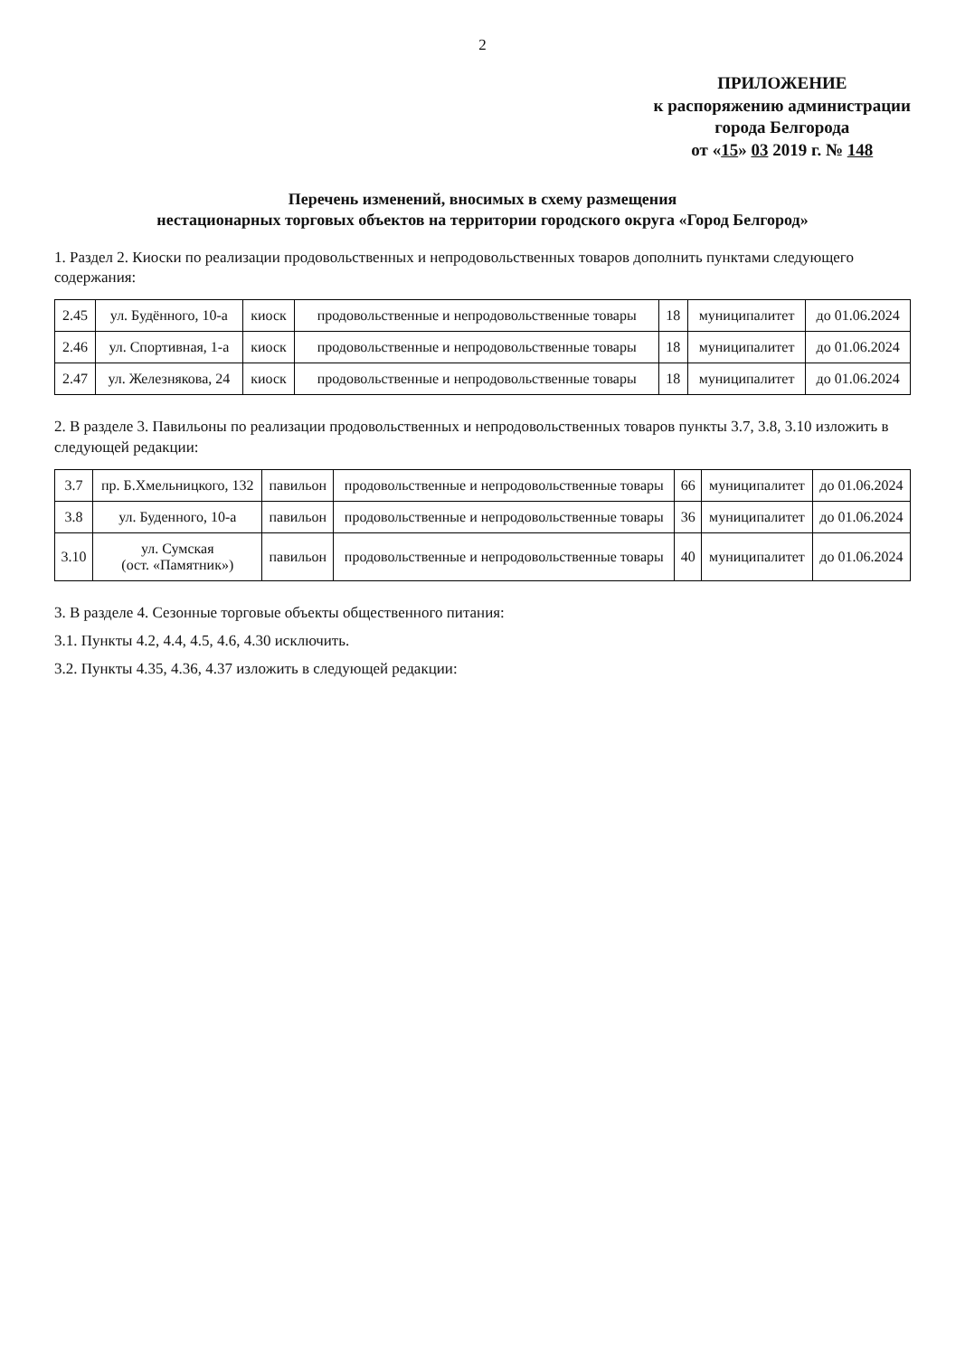2
ПРИЛОЖЕНИЕ
к распоряжению администрации
города Белгорода
от «15» 03 2019 г. № 148
Перечень изменений, вносимых в схему размещения
нестационарных торговых объектов на территории городского округа «Город Белгород»
1. Раздел 2. Киоски по реализации продовольственных и непродовольственных товаров дополнить пунктами следующего содержания:
| 2.45 | ул. Будённого, 10-а | киоск | продовольственные и непродовольственные товары | 18 | муниципалитет | до 01.06.2024 |
| 2.46 | ул. Спортивная, 1-а | киоск | продовольственные и непродовольственные товары | 18 | муниципалитет | до 01.06.2024 |
| 2.47 | ул. Железнякова, 24 | киоск | продовольственные и непродовольственные товары | 18 | муниципалитет | до 01.06.2024 |
2. В разделе 3. Павильоны по реализации продовольственных и непродовольственных товаров пункты 3.7, 3.8, 3.10 изложить в следующей редакции:
| 3.7 | пр. Б.Хмельницкого, 132 | павильон | продовольственные и непродовольственные товары | 66 | муниципалитет | до 01.06.2024 |
| 3.8 | ул. Буденного, 10-а | павильон | продовольственные и непродовольственные товары | 36 | муниципалитет | до 01.06.2024 |
| 3.10 | ул. Сумская (ост. «Памятник») | павильон | продовольственные и непродовольственные товары | 40 | муниципалитет | до 01.06.2024 |
3. В разделе 4. Сезонные торговые объекты общественного питания:
3.1. Пункты 4.2, 4.4, 4.5, 4.6, 4.30 исключить.
3.2. Пункты 4.35, 4.36, 4.37 изложить в следующей редакции: